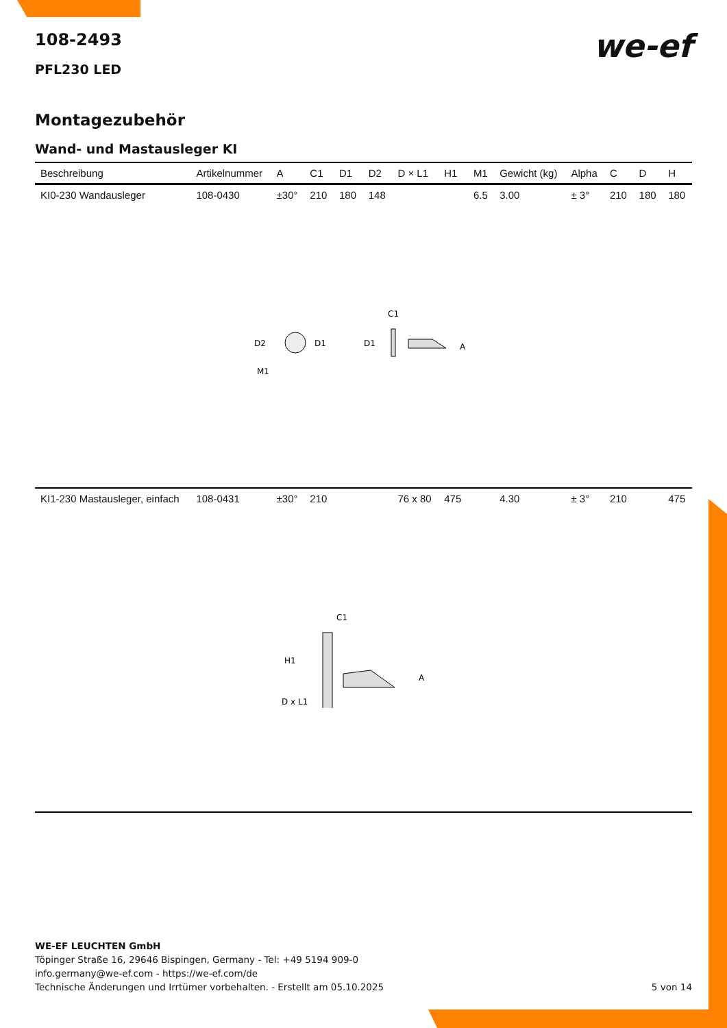we-ef
108-2493
PFL230 LED
Montagezubehör
Wand- und Mastausleger KI
| Beschreibung | Artikelnummer | A | C1 | D1 | D2 | D × L1 | H1 | M1 | Gewicht (kg) | Alpha | C | D | H |
| --- | --- | --- | --- | --- | --- | --- | --- | --- | --- | --- | --- | --- | --- |
| KI0-230 Wandausleger | 108-0430 | ±30° | 210 | 180 | 148 | | | 6.5 | 3.00 | ± 3° | 210 | 180 | 180 |
| D2 D1 M1 D1 C1 A | | | | | | | | | | | | | |
| KI1-230 Mastausleger, einfach | 108-0431 | ±30° | 210 | | | 76 x 80 | 475 | | 4.30 | ± 3° | 210 | | 475 |
| C1 H1 A D x L1 | | | | | | | | | | | | | |
WE-EF LEUCHTEN GmbH
Töpinger Straße 16, 29646 Bispingen, Germany - Tel: +49 5194 909-0
info.germany@we-ef.com - https://we-ef.com/de
Technische Änderungen und Irrtümer vorbehalten. - Erstellt am 05.10.2025 5 von 14